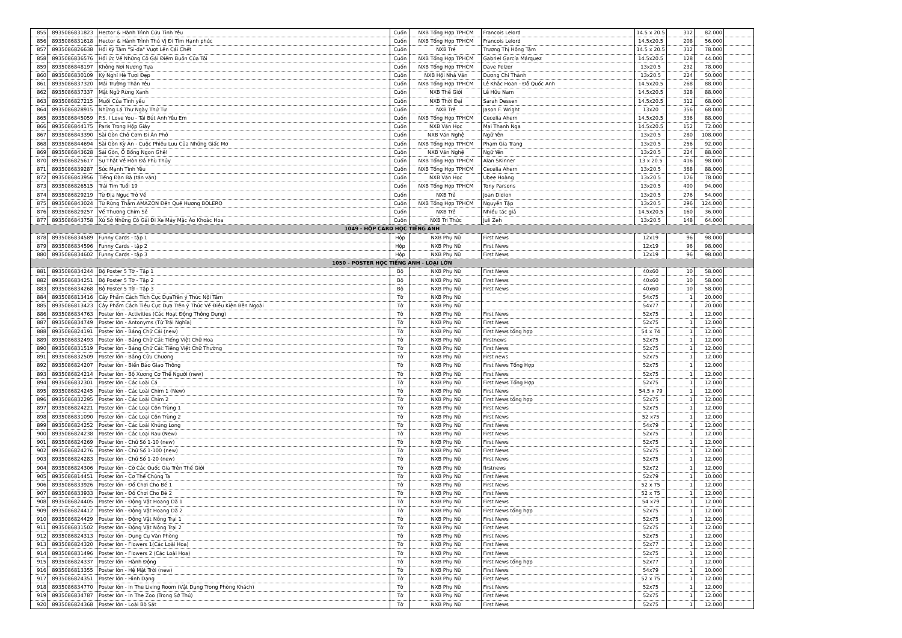| 855 | 8935086831823 | Hector & Hành Trình Cứu Tình Yêu | Cuốn | NXB Tổng Hợp TPHCM | Francois Lelord | 14.5 x 20.5 | 312 | 82.000 | |
| 856 | 8935086831618 | Hector & Hành Trình Thú Vị Đi Tìm Hạnh phúc | Cuốn | NXB Tổng Hợp TPHCM | Francois Lelord | 14.5x20.5 | 208 | 56.000 | |
| 857 | 8935086826638 | Hồi Ký Tâm "Si-đa" Vượt Lên Cái Chết | Cuốn | NXB Trẻ | Trương Thị Hồng Tâm | 14.5 x 20.5 | 312 | 78.000 | |
| 858 | 8935086836576 | Hồi ức Về Những Cô Gái Điếm Buồn Của Tôi | Cuốn | NXB Tổng Hợp TPHCM | Gabriel García Márquez | 14.5x20.5 | 128 | 44.000 | |
| 859 | 8935086848197 | Không Nơi Nương Tựa | Cuốn | NXB Tổng Hợp TPHCM | Dave Pelzer | 13x20.5 | 232 | 78.000 | |
| 860 | 8935086830109 | Kỳ Nghỉ Hè Tươi Đẹp | Cuốn | NXB Hội Nhà Văn | Dương Chí Thành | 13x20.5 | 224 | 50.000 | |
| 861 | 8935086837320 | Mái Trường Thân Yêu | Cuốn | NXB Tổng Hợp TPHCM | Lê Khắc Hoan - Đỗ Quốc Anh | 14.5x20.5 | 268 | 88.000 | |
| 862 | 8935086837337 | Mật Ngữ Rừng Xanh | Cuốn | NXB Thế Giới | Lê Hữu Nam | 14.5x20.5 | 328 | 88.000 | |
| 863 | 8935086827215 | Muối Của Tình yêu | Cuốn | NXB Thời Đại | Sarah Dessen | 14.5x20.5 | 312 | 68.000 | |
| 864 | 8935086828915 | Những Lá Thư Ngày Thứ Tư | Cuốn | NXB Trẻ | Jason F. Wright | 13x20 | 356 | 68.000 | |
| 865 | 8935086845059 | P.S. I Love You - Tái Bút Anh Yêu Em | Cuốn | NXB Tổng Hợp TPHCM | Cecelia Ahern | 14.5x20.5 | 336 | 88.000 | |
| 866 | 8935086844175 | Paris Trong Hộp Giày | Cuốn | NXB Văn Học | Mai Thanh Nga | 14.5x20.5 | 152 | 72.000 | |
| 867 | 8935086843390 | Sài Gòn Chở Cơm Đi Ăn Phở | Cuốn | NXB Văn Nghệ | Ngữ Yên | 13x20.5 | 280 | 108.000 | |
| 868 | 8935086844694 | Sài Gòn Kỳ Án - Cuộc Phiêu Lưu Của Những Giấc Mơ | Cuốn | NXB Tổng Hợp TPHCM | Phạm Gia Trang | 13x20.5 | 256 | 92.000 | |
| 869 | 8935086843628 | Sài Gòn, Ồ Bổng Ngon Ghê! | Cuốn | NXB Văn Nghệ | Ngữ Yên | 13x20.5 | 224 | 88.000 | |
| 870 | 8935086825617 | Sự Thật Về Hòn Đá Phù Thủy | Cuốn | NXB Tổng Hợp TPHCM | Alan SKinner | 13 x 20.5 | 416 | 98.000 | |
| 871 | 8935086839287 | Sức Mạnh Tình Yêu | Cuốn | NXB Tổng Hợp TPHCM | Cecelia Ahern | 13x20.5 | 368 | 88.000 | |
| 872 | 8935086843956 | Tiếng Đàn Bà (tản văn) | Cuốn | NXB Văn Học | Ubee Hoàng | 13x20.5 | 176 | 78.000 | |
| 873 | 8935086826515 | Trái Tim Tuổi 19 | Cuốn | NXB Tổng Hợp TPHCM | Tony Parsons | 13x20.5 | 400 | 94.000 | |
| 874 | 8935086829219 | Từ Địa Ngục Trở Về | Cuốn | NXB Trẻ | Joan Didion | 13x20.5 | 276 | 54.000 | |
| 875 | 8935086843024 | Từ Rừng Thẳm AMAZON Đến Quê Hương BOLERO | Cuốn | NXB Tổng Hợp TPHCM | Nguyễn Tập | 13x20.5 | 296 | 124.000 | |
| 876 | 8935086829257 | Về Thương Chim Sẻ | Cuốn | NXB Trẻ | Nhiều tác giả | 14.5x20.5 | 160 | 36.000 | |
| 877 | 8935086843758 | Xứ Sở Những Cô Gái Đi Xe Máy Mặc Áo Khoác Hoa | Cuốn | NXB Tri Thức | Juli Zeh | 13x20.5 | 148 | 64.000 | |
| 1049 - HỘP CARD HỌC TIẾNG ANH | | | | | | | | | |
| 878 | 8935086834589 | Funny Cards - tập 1 | Hộp | NXB Phụ Nữ | First News | 12x19 | 96 | 98.000 | |
| 879 | 8935086834596 | Funny Cards - tập 2 | Hộp | NXB Phụ Nữ | First News | 12x19 | 96 | 98.000 | |
| 880 | 8935086834602 | Funny Cards - tập 3 | Hộp | NXB Phụ Nữ | First News | 12x19 | 96 | 98.000 | |
| 1050 - POSTER HỌC TIẾNG ANH - LOẠI LỚN | | | | | | | | | |
| 881 | 8935086834244 | Bộ Poster 5 Tờ - Tập 1 | Bộ | NXB Phụ Nữ | First News | 40x60 | 10 | 58.000 | |
| 882 | 8935086834251 | Bộ Poster 5 Tờ - Tập 2 | Bộ | NXB Phụ Nữ | First News | 40x60 | 10 | 58.000 | |
| 883 | 8935086834268 | Bộ Poster 5 Tờ - Tập 3 | Bộ | NXB Phụ Nữ | First News | 40x60 | 10 | 58.000 | |
| 884 | 8935086813416 | Cây Phẩm Cách Tích Cực DựaTrên ý Thức Nội Tâm | Tờ | NXB Phụ Nữ | | 54x75 | 1 | 20.000 | |
| 885 | 8935086813423 | Cây Phẩm Cách Tiêu Cực Dựa Trên ý Thức Về Điều Kiện Bên Ngoài | Tờ | NXB Phụ Nữ | | 54x77 | 1 | 20.000 | |
| 886 | 8935086834763 | Poster lớn - Activities (Các Hoạt Động Thông Dụng) | Tờ | NXB Phụ Nữ | First News | 52x75 | 1 | 12.000 | |
| 887 | 8935086834749 | Poster lớn - Antonyms (Từ Trái Nghĩa) | Tờ | NXB Phụ Nữ | First News | 52x75 | 1 | 12.000 | |
| 888 | 8935086824191 | Poster lớn - Bảng Chữ Cái (new) | Tờ | NXB Phụ Nữ | First News tổng hợp | 54 x 74 | 1 | 12.000 | |
| 889 | 8935086832493 | Poster lớn - Bảng Chữ Cái: Tiếng Việt Chữ Hoa | Tờ | NXB Phụ Nữ | Firstnews | 52x75 | 1 | 12.000 | |
| 890 | 8935086831519 | Poster lớn - Bảng Chữ Cái: Tiếng Việt Chữ Thường | Tờ | NXB Phụ Nữ | First News | 52x75 | 1 | 12.000 | |
| 891 | 8935086832509 | Poster lớn - Bảng Cửu Chương | Tờ | NXB Phụ Nữ | First news | 52x75 | 1 | 12.000 | |
| 892 | 8935086824207 | Poster lớn - Biển Báo Giao Thông | Tờ | NXB Phụ Nữ | First News Tổng Hợp | 52x75 | 1 | 12.000 | |
| 893 | 8935086824214 | Poster lớn - Bộ Xương Cơ Thể Người (new) | Tờ | NXB Phụ Nữ | First News | 52x75 | 1 | 12.000 | |
| 894 | 8935086832301 | Poster lớn - Các Loài Cá | Tờ | NXB Phụ Nữ | First News Tổng Hợp | 52x75 | 1 | 12.000 | |
| 895 | 8935086824245 | Poster lớn - Các Loài Chim 1 (New) | Tờ | NXB Phụ Nữ | First News | 54,5 x 79 | 1 | 12.000 | |
| 896 | 8935086832295 | Poster lớn - Các Loài Chim 2 | Tờ | NXB Phụ Nữ | First News tổng hợp | 52x75 | 1 | 12.000 | |
| 897 | 8935086824221 | Poster lớn - Các Loại Côn Trùng 1 | Tờ | NXB Phụ Nữ | First News | 52x75 | 1 | 12.000 | |
| 898 | 8935086831090 | Poster lớn - Các Loại Côn Trùng 2 | Tờ | NXB Phụ Nữ | First News | 52 x75 | 1 | 12.000 | |
| 899 | 8935086824252 | Poster lớn - Các Loài Khủng Long | Tờ | NXB Phụ Nữ | First News | 54x79 | 1 | 12.000 | |
| 900 | 8935086824238 | Poster lớn - Các Loại Rau (New) | Tờ | NXB Phụ Nữ | First News | 52x75 | 1 | 12.000 | |
| 901 | 8935086824269 | Poster lớn - Chữ Số 1-10 (new) | Tờ | NXB Phụ Nữ | First News | 52x75 | 1 | 12.000 | |
| 902 | 8935086824276 | Poster lớn - Chữ Số 1-100 (new) | Tờ | NXB Phụ Nữ | First News | 52x75 | 1 | 12.000 | |
| 903 | 8935086824283 | Poster lớn - Chữ Số 1-20 (new) | Tờ | NXB Phụ Nữ | First News | 52x75 | 1 | 12.000 | |
| 904 | 8935086824306 | Poster lớn - Cờ Các Quốc Gia Trên Thế Giới | Tờ | NXB Phụ Nữ | firstnews | 52x72 | 1 | 12.000 | |
| 905 | 8935086814451 | Poster lớn - Cơ Thể Chúng Ta | Tờ | NXB Phụ Nữ | First News | 52x79 | 1 | 10.000 | |
| 906 | 8935086833926 | Poster lớn - Đồ Chơi Cho Bé 1 | Tờ | NXB Phụ Nữ | First News | 52 x 75 | 1 | 12.000 | |
| 907 | 8935086833933 | Poster lớn - Đồ Chơi Cho Bé 2 | Tờ | NXB Phụ Nữ | First News | 52 x 75 | 1 | 12.000 | |
| 908 | 8935086824405 | Poster lớn - Động Vật Hoang Dã 1 | Tờ | NXB Phụ Nữ | First News | 54 x79 | 1 | 12.000 | |
| 909 | 8935086824412 | Poster lớn - Động Vật Hoang Dã 2 | Tờ | NXB Phụ Nữ | First News tổng hợp | 52x75 | 1 | 12.000 | |
| 910 | 8935086824429 | Poster lớn - Động Vật Nông Trại 1 | Tờ | NXB Phụ Nữ | First News | 52x75 | 1 | 12.000 | |
| 911 | 8935086831502 | Poster lớn - Động Vật Nông Trại 2 | Tờ | NXB Phụ Nữ | First News | 52x75 | 1 | 12.000 | |
| 912 | 8935086824313 | Poster lớn - Dụng Cụ Văn Phòng | Tờ | NXB Phụ Nữ | First News | 52x75 | 1 | 12.000 | |
| 913 | 8935086824320 | Poster lớn - Flowers 1(Các Loài Hoa) | Tờ | NXB Phụ Nữ | First News | 52x77 | 1 | 12.000 | |
| 914 | 8935086831496 | Poster lớn - Flowers 2 (Các Loài Hoa) | Tờ | NXB Phụ Nữ | First News | 52x75 | 1 | 12.000 | |
| 915 | 8935086824337 | Poster lớn - Hành Động | Tờ | NXB Phụ Nữ | First News tổng hợp | 52x77 | 1 | 12.000 | |
| 916 | 8935086813355 | Poster lớn - Hệ Mặt Trời (new) | Tờ | NXB Phụ Nữ | First News | 54x79 | 1 | 10.000 | |
| 917 | 8935086824351 | Poster lớn - Hình Dạng | Tờ | NXB Phụ Nữ | First News | 52 x 75 | 1 | 12.000 | |
| 918 | 8935086834770 | Poster lớn - In The Living Room (Vật Dụng Trong Phòng Khách) | Tờ | NXB Phụ Nữ | First News | 52x75 | 1 | 12.000 | |
| 919 | 8935086834787 | Poster lớn - In The Zoo (Trong Sở Thú) | Tờ | NXB Phụ Nữ | First News | 52x75 | 1 | 12.000 | |
| 920 | 8935086824368 | Poster lớn - Loài Bò Sát | Tờ | NXB Phụ Nữ | First News | 52x75 | 1 | 12.000 | |